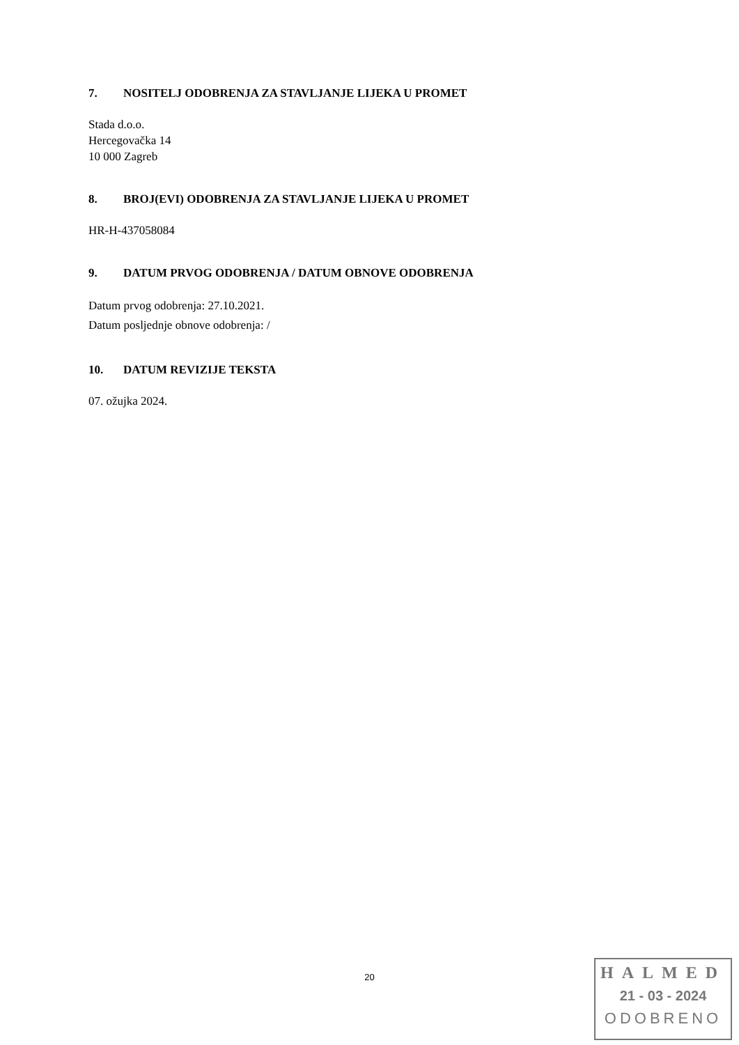7. NOSITELJ ODOBRENJA ZA STAVLJANJE LIJEKA U PROMET
Stada d.o.o.
Hercegovačka 14
10 000 Zagreb
8. BROJ(EVI) ODOBRENJA ZA STAVLJANJE LIJEKA U PROMET
HR-H-437058084
9. DATUM PRVOG ODOBRENJA / DATUM OBNOVE ODOBRENJA
Datum prvog odobrenja: 27.10.2021.
Datum posljednje obnove odobrenja: /
10. DATUM REVIZIJE TEKSTA
07. ožujka 2024.
20
HALMED
21 - 03 - 2024
ODOBRENO